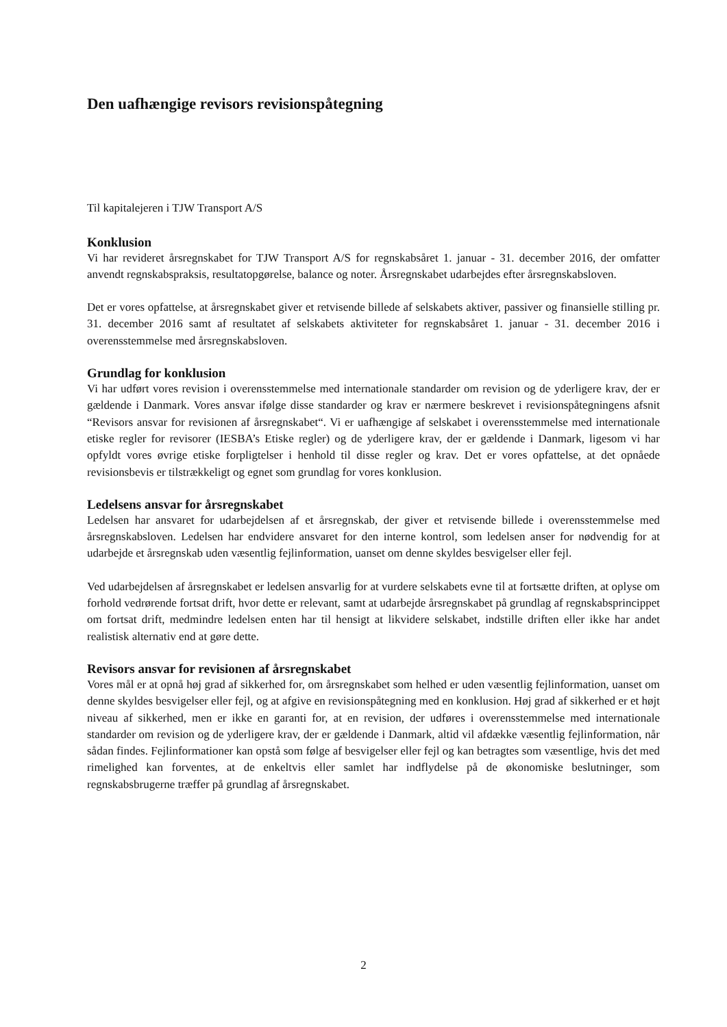Den uafhængige revisors revisionspåtegning
Til kapitalejeren i TJW Transport A/S
Konklusion
Vi har revideret årsregnskabet for TJW Transport A/S for regnskabsåret 1. januar - 31. december 2016, der omfatter anvendt regnskabspraksis, resultatopgørelse, balance og noter. Årsregnskabet udarbejdes efter årsregnskabsloven.
Det er vores opfattelse, at årsregnskabet giver et retvisende billede af selskabets aktiver, passiver og finansielle stilling pr. 31. december 2016 samt af resultatet af selskabets aktiviteter for regnskabsåret 1. januar - 31. december 2016 i overensstemmelse med årsregnskabsloven.
Grundlag for konklusion
Vi har udført vores revision i overensstemmelse med internationale standarder om revision og de yderligere krav, der er gældende i Danmark. Vores ansvar ifølge disse standarder og krav er nærmere beskrevet i revisionspåtegningens afsnit “Revisors ansvar for revisionen af årsregnskabet“. Vi er uafhængige af selskabet i overensstemmelse med internationale etiske regler for revisorer (IESBA’s Etiske regler) og de yderligere krav, der er gældende i Danmark, ligesom vi har opfyldt vores øvrige etiske forpligtelser i henhold til disse regler og krav. Det er vores opfattelse, at det opnåede revisionsbevis er tilstrækkeligt og egnet som grundlag for vores konklusion.
Ledelsens ansvar for årsregnskabet
Ledelsen har ansvaret for udarbejdelsen af et årsregnskab, der giver et retvisende billede i overensstemmelse med årsregnskabsloven. Ledelsen har endvidere ansvaret for den interne kontrol, som ledelsen anser for nødvendig for at udarbejde et årsregnskab uden væsentlig fejlinformation, uanset om denne skyldes besvigelser eller fejl.
Ved udarbejdelsen af årsregnskabet er ledelsen ansvarlig for at vurdere selskabets evne til at fortsætte driften, at oplyse om forhold vedrørende fortsat drift, hvor dette er relevant, samt at udarbejde årsregnskabet på grundlag af regnskabsprincippet om fortsat drift, medmindre ledelsen enten har til hensigt at likvidere selskabet, indstille driften eller ikke har andet realistisk alternativ end at gøre dette.
Revisors ansvar for revisionen af årsregnskabet
Vores mål er at opnå høj grad af sikkerhed for, om årsregnskabet som helhed er uden væsentlig fejlinformation, uanset om denne skyldes besvigelser eller fejl, og at afgive en revisionspåtegning med en konklusion. Høj grad af sikkerhed er et højt niveau af sikkerhed, men er ikke en garanti for, at en revision, der udføres i overensstemmelse med internationale standarder om revision og de yderligere krav, der er gældende i Danmark, altid vil afdække væsentlig fejlinformation, når sådan findes. Fejlinformationer kan opstå som følge af besvigelser eller fejl og kan betragtes som væsentlige, hvis det med rimelighed kan forventes, at de enkeltvis eller samlet har indflydelse på de økonomiske beslutninger, som regnskabsbrugerne træffer på grundlag af årsregnskabet.
2